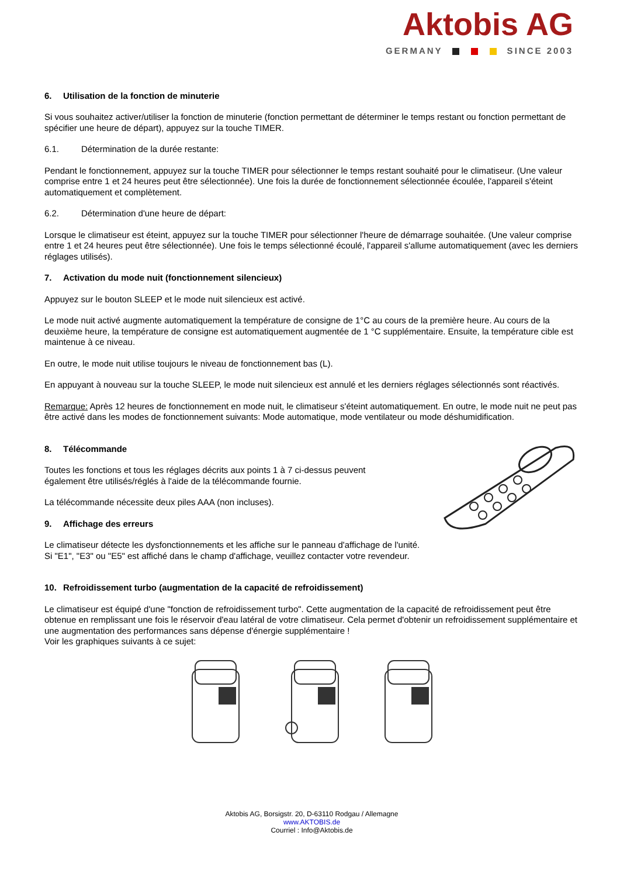Aktobis AG
GERMANY SINCE 2003
6. Utilisation de la fonction de minuterie
Si vous souhaitez activer/utiliser la fonction de minuterie (fonction permettant de déterminer le temps restant ou fonction permettant de spécifier une heure de départ), appuyez sur la touche TIMER.
6.1. Détermination de la durée restante:
Pendant le fonctionnement, appuyez sur la touche TIMER pour sélectionner le temps restant souhaité pour le climatiseur. (Une valeur comprise entre 1 et 24 heures peut être sélectionnée). Une fois la durée de fonctionnement sélectionnée écoulée, l'appareil s'éteint automatiquement et complètement.
6.2. Détermination d'une heure de départ:
Lorsque le climatiseur est éteint, appuyez sur la touche TIMER pour sélectionner l'heure de démarrage souhaitée. (Une valeur comprise entre 1 et 24 heures peut être sélectionnée). Une fois le temps sélectionné écoulé, l'appareil s'allume automatiquement (avec les derniers réglages utilisés).
7. Activation du mode nuit (fonctionnement silencieux)
Appuyez sur le bouton SLEEP et le mode nuit silencieux est activé.
Le mode nuit activé augmente automatiquement la température de consigne de 1°C au cours de la première heure. Au cours de la deuxième heure, la température de consigne est automatiquement augmentée de 1 °C supplémentaire. Ensuite, la température cible est maintenue à ce niveau.
En outre, le mode nuit utilise toujours le niveau de fonctionnement bas (L).
En appuyant à nouveau sur la touche SLEEP, le mode nuit silencieux est annulé et les derniers réglages sélectionnés sont réactivés.
Remarque: Après 12 heures de fonctionnement en mode nuit, le climatiseur s'éteint automatiquement. En outre, le mode nuit ne peut pas être activé dans les modes de fonctionnement suivants: Mode automatique, mode ventilateur ou mode déshumidification.
8. Télécommande
Toutes les fonctions et tous les réglages décrits aux points 1 à 7 ci-dessus peuvent également être utilisés/réglés à l'aide de la télécommande fournie.
La télécommande nécessite deux piles AAA (non incluses).
9. Affichage des erreurs
Le climatiseur détecte les dysfonctionnements et les affiche sur le panneau d'affichage de l'unité.
Si "E1", "E3" ou "E5" est affiché dans le champ d'affichage, veuillez contacter votre revendeur.
10. Refroidissement turbo (augmentation de la capacité de refroidissement)
Le climatiseur est équipé d'une "fonction de refroidissement turbo". Cette augmentation de la capacité de refroidissement peut être obtenue en remplissant une fois le réservoir d'eau latéral de votre climatiseur. Cela permet d'obtenir un refroidissement supplémentaire et une augmentation des performances sans dépense d'énergie supplémentaire !
Voir les graphiques suivants à ce sujet:
Aktobis AG, Borsigstr. 20, D-63110 Rodgau / Allemagne
www.AKTOBIS.de
Courriel : Info@Aktobis.de